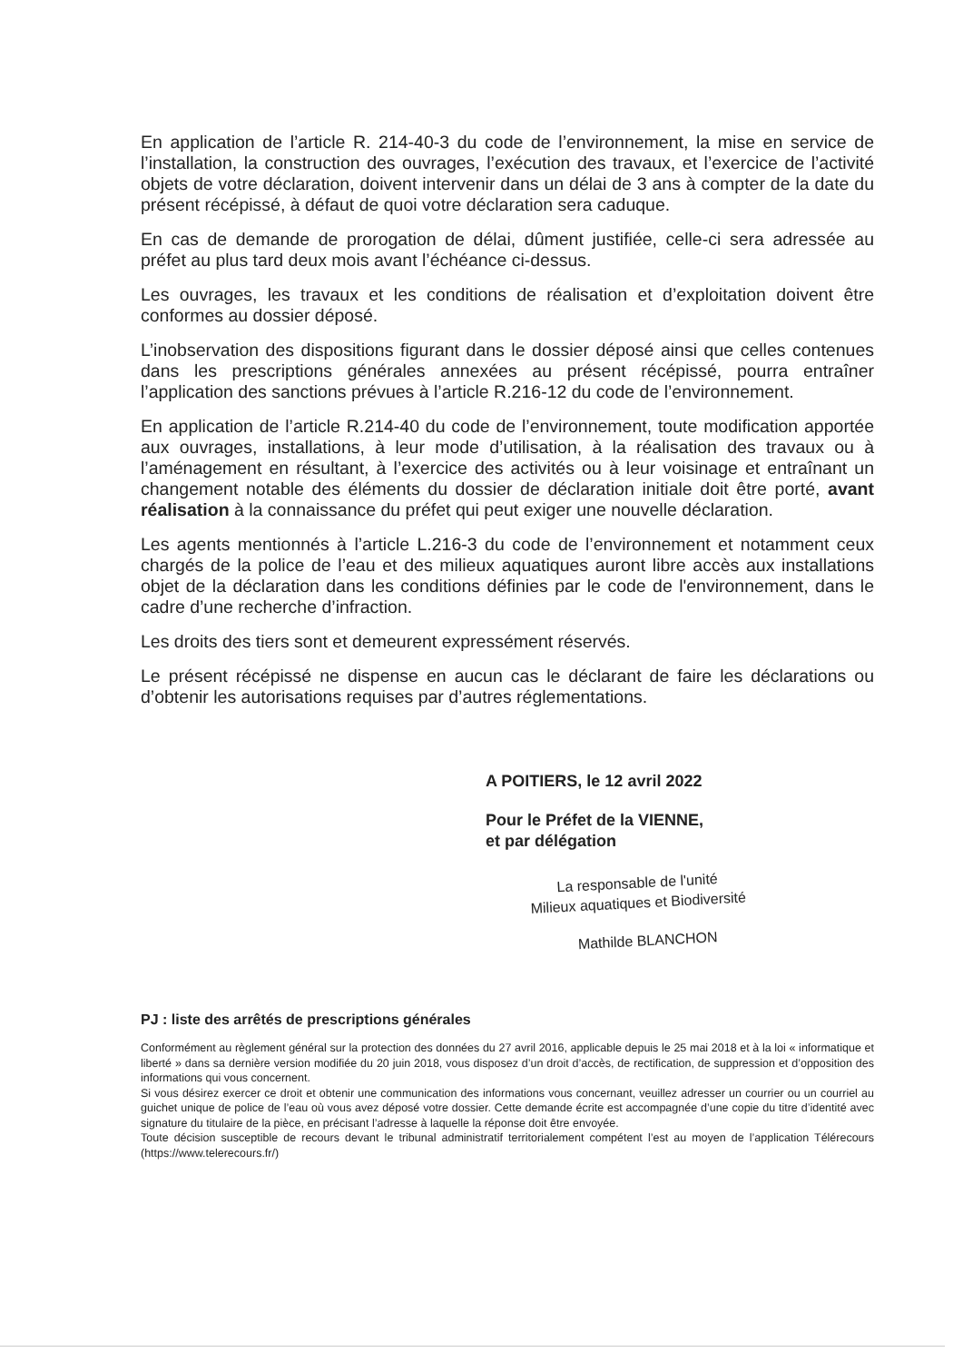En application de l’article R. 214-40-3 du code de l’environnement, la mise en service de l’installation, la construction des ouvrages, l’exécution des travaux, et l’exercice de l’activité objets de votre déclaration, doivent intervenir dans un délai de 3 ans à compter de la date du présent récépissé, à défaut de quoi votre déclaration sera caduque.
En cas de demande de prorogation de délai, dûment justifiée, celle-ci sera adressée au préfet au plus tard deux mois avant l’échéance ci-dessus.
Les ouvrages, les travaux et les conditions de réalisation et d’exploitation doivent être conformes au dossier déposé.
L’inobservation des dispositions figurant dans le dossier déposé ainsi que celles contenues dans les prescriptions générales annexées au présent récépissé, pourra entraîner l’application des sanctions prévues à l’article R.216-12 du code de l’environnement.
En application de l’article R.214-40 du code de l’environnement, toute modification apportée aux ouvrages, installations, à leur mode d’utilisation, à la réalisation des travaux ou à l’aménagement en résultant, à l’exercice des activités ou à leur voisinage et entraînant un changement notable des éléments du dossier de déclaration initiale doit être porté, avant réalisation à la connaissance du préfet qui peut exiger une nouvelle déclaration.
Les agents mentionnés à l’article L.216-3 du code de l’environnement et notamment ceux chargés de la police de l’eau et des milieux aquatiques auront libre accès aux installations objet de la déclaration dans les conditions définies par le code de l'environnement, dans le cadre d’une recherche d’infraction.
Les droits des tiers sont et demeurent expressément réservés.
Le présent récépissé ne dispense en aucun cas le déclarant de faire les déclarations ou d’obtenir les autorisations requises par d’autres réglementations.
A POITIERS, le 12 avril 2022
Pour le Préfet de la VIENNE,
et par délégation
La responsable de l'unité
Milieux aquatiques et Biodiversité
Mathilde BLANCHON
PJ : liste des arrêtés de prescriptions générales
Conformément au règlement général sur la protection des données du 27 avril 2016, applicable depuis le 25 mai 2018 et à la loi « informatique et liberté » dans sa dernière version modifiée du 20 juin 2018, vous disposez d’un droit d’accès, de rectification, de suppression et d’opposition des informations qui vous concernent.
Si vous désirez exercer ce droit et obtenir une communication des informations vous concernant, veuillez adresser un courrier ou un courriel au guichet unique de police de l’eau où vous avez déposé votre dossier. Cette demande écrite est accompagnée d’une copie du titre d’identité avec signature du titulaire de la pièce, en précisant l’adresse à laquelle la réponse doit être envoyée.
Toute décision susceptible de recours devant le tribunal administratif territorialement compétent l’est au moyen de l’application Télérecours (https://www.telerecours.fr/)